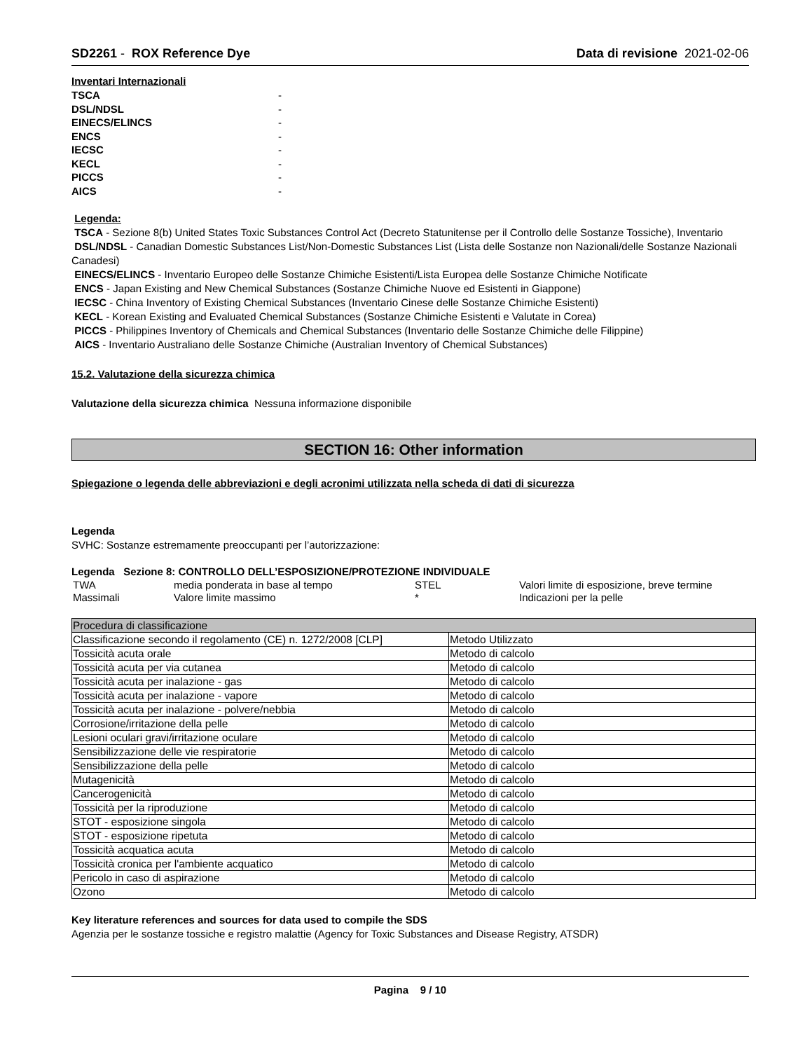SD2261 - ROX Reference Dye Data di revisione 2021-02-06
Inventari Internazionali
TSCA -
DSL/NDSL -
EINECS/ELINCS -
ENCS -
IECSC -
KECL -
PICCS -
AICS -
Legenda:
TSCA - Sezione 8(b) United States Toxic Substances Control Act (Decreto Statunitense per il Controllo delle Sostanze Tossiche), Inventario
DSL/NDSL - Canadian Domestic Substances List/Non-Domestic Substances List (Lista delle Sostanze non Nazionali/delle Sostanze Nazionali Canadesi)
EINECS/ELINCS - Inventario Europeo delle Sostanze Chimiche Esistenti/Lista Europea delle Sostanze Chimiche Notificate
ENCS - Japan Existing and New Chemical Substances (Sostanze Chimiche Nuove ed Esistenti in Giappone)
IECSC - China Inventory of Existing Chemical Substances (Inventario Cinese delle Sostanze Chimiche Esistenti)
KECL - Korean Existing and Evaluated Chemical Substances (Sostanze Chimiche Esistenti e Valutate in Corea)
PICCS - Philippines Inventory of Chemicals and Chemical Substances (Inventario delle Sostanze Chimiche delle Filippine)
AICS - Inventario Australiano delle Sostanze Chimiche (Australian Inventory of Chemical Substances)
15.2. Valutazione della sicurezza chimica
Valutazione della sicurezza chimica Nessuna informazione disponibile
SECTION 16: Other information
Spiegazione o legenda delle abbreviazioni e degli acronimi utilizzata nella scheda di dati di sicurezza
Legenda
SVHC: Sostanze estremamente preoccupanti per l’autorizzazione:
Legenda Sezione 8: CONTROLLO DELL’ESPOSIZIONE/PROTEZIONE INDIVIDUALE
| TWA | media ponderata in base al tempo | STEL | Valori limite di esposizione, breve termine |
| Massimali | Valore limite massimo | * | Indicazioni per la pelle |
| Procedura di classificazione | |
| --- | --- |
| Classificazione secondo il regolamento (CE) n. 1272/2008 [CLP] | Metodo Utilizzato |
| Tossicità acuta orale | Metodo di calcolo |
| Tossicità acuta per via cutanea | Metodo di calcolo |
| Tossicità acuta per inalazione - gas | Metodo di calcolo |
| Tossicità acuta per inalazione - vapore | Metodo di calcolo |
| Tossicità acuta per inalazione - polvere/nebbia | Metodo di calcolo |
| Corrosione/irritazione della pelle | Metodo di calcolo |
| Lesioni oculari gravi/irritazione oculare | Metodo di calcolo |
| Sensibilizzazione delle vie respiratorie | Metodo di calcolo |
| Sensibilizzazione della pelle | Metodo di calcolo |
| Mutagenicità | Metodo di calcolo |
| Cancerogenicità | Metodo di calcolo |
| Tossicità per la riproduzione | Metodo di calcolo |
| STOT - esposizione singola | Metodo di calcolo |
| STOT - esposizione ripetuta | Metodo di calcolo |
| Tossicità acquatica acuta | Metodo di calcolo |
| Tossicità cronica per l'ambiente acquatico | Metodo di calcolo |
| Pericolo in caso di aspirazione | Metodo di calcolo |
| Ozono | Metodo di calcolo |
Key literature references and sources for data used to compile the SDS
Agenzia per le sostanze tossiche e registro malattie (Agency for Toxic Substances and Disease Registry, ATSDR)
Pagina 9 / 10